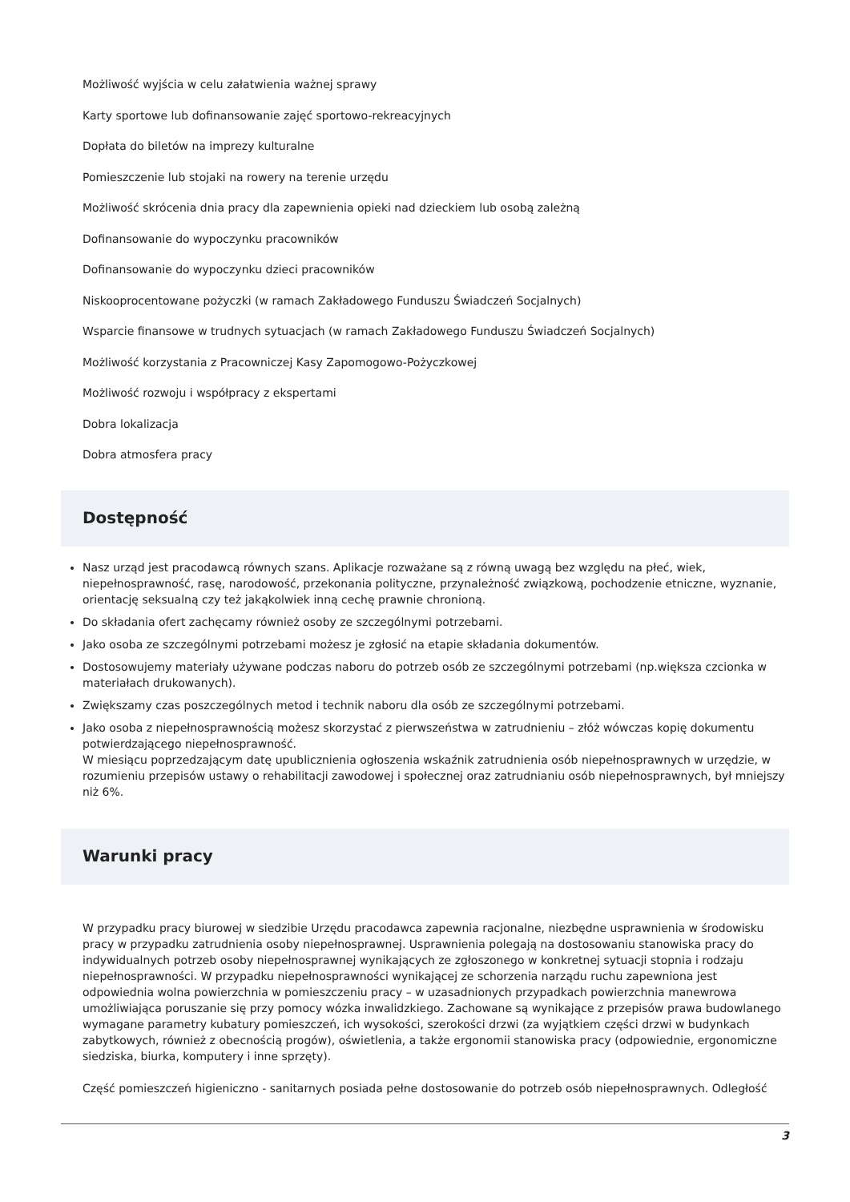Możliwość wyjścia w celu załatwienia ważnej sprawy
Karty sportowe lub dofinansowanie zajęć sportowo-rekreacyjnych
Dopłata do biletów na imprezy kulturalne
Pomieszczenie lub stojaki na rowery na terenie urzędu
Możliwość skrócenia dnia pracy dla zapewnienia opieki nad dzieckiem lub osobą zależną
Dofinansowanie do wypoczynku pracowników
Dofinansowanie do wypoczynku dzieci pracowników
Niskooprocentowane pożyczki (w ramach Zakładowego Funduszu Świadczeń Socjalnych)
Wsparcie finansowe w trudnych sytuacjach (w ramach Zakładowego Funduszu Świadczeń Socjalnych)
Możliwość korzystania z Pracowniczej Kasy Zapomogowo-Pożyczkowej
Możliwość rozwoju i współpracy z ekspertami
Dobra lokalizacja
Dobra atmosfera pracy
Dostępność
Nasz urząd jest pracodawcą równych szans. Aplikacje rozważane są z równą uwagą bez względu na płeć, wiek, niepełnosprawność, rasę, narodowość, przekonania polityczne, przynależność związkową, pochodzenie etniczne, wyznanie, orientację seksualną czy też jakąkolwiek inną cechę prawnie chronioną.
Do składania ofert zachęcamy również osoby ze szczególnymi potrzebami.
Jako osoba ze szczególnymi potrzebami możesz je zgłosić na etapie składania dokumentów.
Dostosowujemy materiały używane podczas naboru do potrzeb osób ze szczególnymi potrzebami (np.większa czcionka w materiałach drukowanych).
Zwiększamy czas poszczególnych metod i technik naboru dla osób ze szczególnymi potrzebami.
Jako osoba z niepełnosprawnością możesz skorzystać z pierwszeństwa w zatrudnieniu – złóż wówczas kopię dokumentu potwierdzającego niepełnosprawność.
W miesiącu poprzedzającym datę upublicznienia ogłoszenia wskaźnik zatrudnienia osób niepełnosprawnych w urzędzie, w rozumieniu przepisów ustawy o rehabilitacji zawodowej i społecznej oraz zatrudnianiu osób niepełnosprawnych, był mniejszy niż 6%.
Warunki pracy
W przypadku pracy biurowej w siedzibie Urzędu pracodawca zapewnia racjonalne, niezbędne usprawnienia w środowisku pracy w przypadku zatrudnienia osoby niepełnosprawnej. Usprawnienia polegają na dostosowaniu stanowiska pracy do indywidualnych potrzeb osoby niepełnosprawnej wynikających ze zgłoszonego w konkretnej sytuacji stopnia i rodzaju niepełnosprawności. W przypadku niepełnosprawności wynikającej ze schorzenia narządu ruchu zapewniona jest odpowiednia wolna powierzchnia w pomieszczeniu pracy – w uzasadnionych przypadkach powierzchnia manewrowa umożliwiająca poruszanie się przy pomocy wózka inwalidzkiego. Zachowane są wynikające z przepisów prawa budowlanego wymagane parametry kubatury pomieszczeń, ich wysokości, szerokości drzwi (za wyjątkiem części drzwi w budynkach zabytkowych, również z obecnością progów), oświetlenia, a także ergonomii stanowiska pracy (odpowiednie, ergonomiczne siedziska, biurka, komputery i inne sprzęty).
Część pomieszczeń higieniczno - sanitarnych posiada pełne dostosowanie do potrzeb osób niepełnosprawnych. Odległość
3